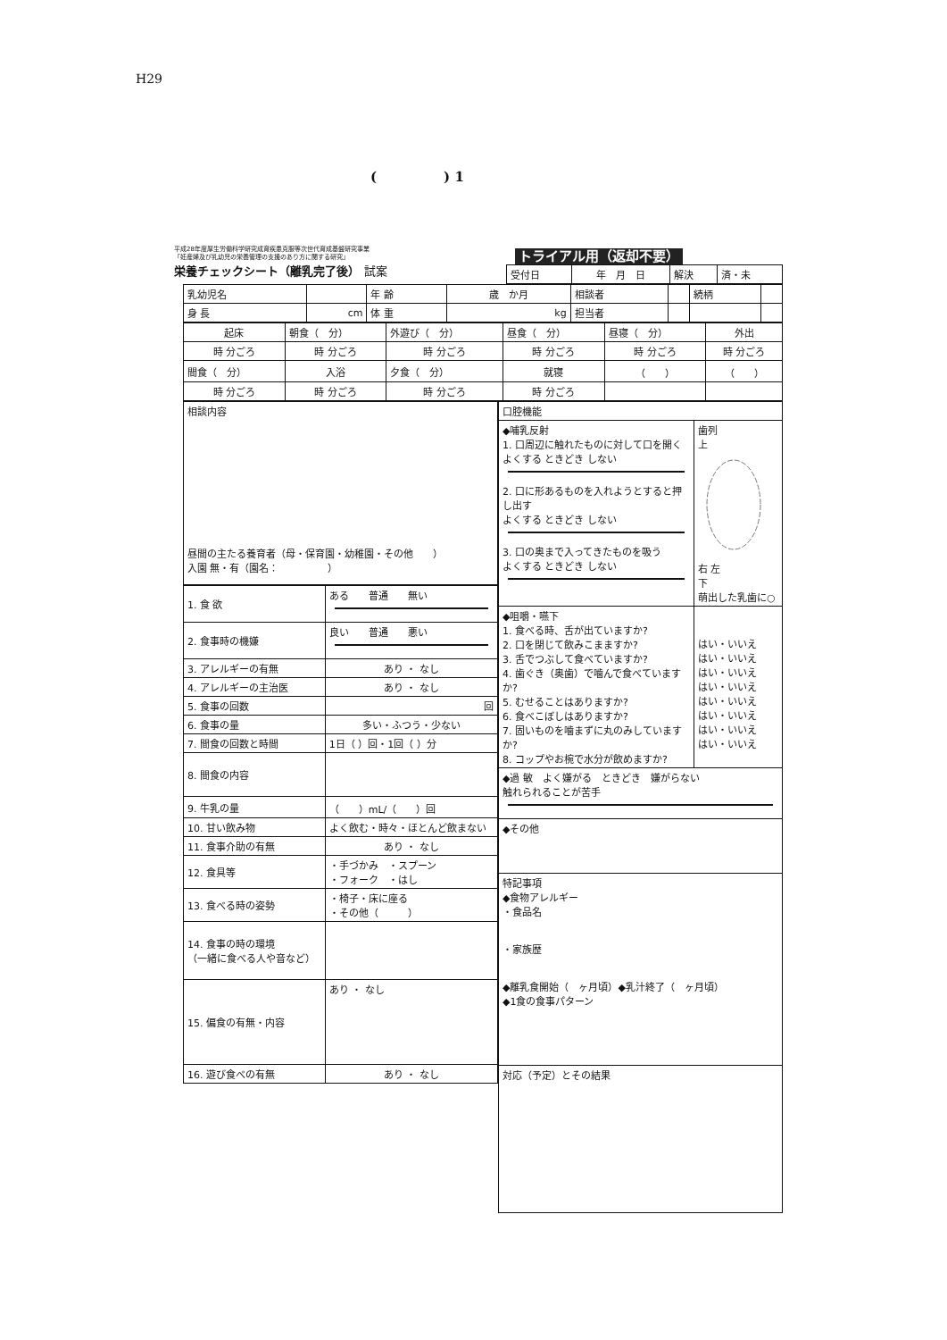H29
(　　　　　) 1
平成28年度厚生労働科学研究成育疾患克服等次世代育成基盤研究事業
「妊産婦及び乳幼児の栄養管理の支援のあり方に関する研究」
栄養チェックシート（離乳完了後） 試案
トライアル用（返却不要）
| 受付日 | 年 月 日 | 解決 | 済・未 |
| 乳幼児名 | | 年 齢 | 歳 か月 | 相談者 | | 続柄 | |
| 身 長 | cm | 体 重 | kg | 担当者 | | | |
| 起床 | 朝食（ 分） | 外遊び（ 分） | 昼食（ 分） | 昼寝（ 分） | 外出 |
| 時 分ごろ | 時 分ごろ | 時 分ごろ | 時 分ごろ | 時 分ごろ | 時 分ごろ |
| 間食（ 分） | 入浴 | 夕食（ 分） | 就寝 | （ ） | （ ） |
| 時 分ごろ | 時 分ごろ | 時 分ごろ | 時 分ごろ | | |
| 相談内容 昼間の主たる養育者（母・保育園・幼稚園・その他 ） 入園 無・有（園名： ） |
| 1. 食 欲 | ある 普通 無い |
| 2. 食事時の機嫌 | 良い 普通 悪い |
| 3. アレルギーの有無 | あり ・ なし |
| 4. アレルギーの主治医 | あり ・ なし |
| 5. 食事の回数 | 回 |
| 6. 食事の量 | 多い・ふつう・少ない |
| 7. 間食の回数と時間 | 1日（ ）回・1回（ ）分 |
| 8. 間食の内容 | |
| 9. 牛乳の量 | （ ）mL/（ ）回 |
| 10. 甘い飲み物 | よく飲む・時々・ほとんど飲まない |
| 11. 食事介助の有無 | あり ・ なし |
| 12. 食具等 | ・手づかみ ・スプーン ・フォーク ・はし |
| 13. 食べる時の姿勢 | ・椅子・床に座る ・その他（ ） |
| 14. 食事の時の環境 （一緒に食べる人や音など） | |
| 15. 偏食の有無・内容 | あり ・ なし |
| 16. 遊び食べの有無 | あり ・ なし |
| 口腔機能 | |
| ◆哺乳反射 1. 口周辺に触れたものに対して口を開く よくする ときどき しない 2. 口に形あるものを入れようとすると押し出す よくする ときどき しない 3. 口の奥まで入ってきたものを吸う よくする ときどき しない | 歯列 上 右 左 下 萌出した乳歯に○ |
| ◆咀嚼・嚥下 1. 食べる時、舌が出ていますか? 2. 口を閉じて飲みこまますか? 3. 舌でつぶして食べていますか? 4. 歯ぐき（奥歯）で噛んで食べていますか? 5. むせることはありますか? 6. 食べこぼしはありますか? 7. 固いものを噛まずに丸のみしていますか? 8. コップやお椀で水分が飲めますか? | はい・いいえ はい・いいえ はい・いいえ はい・いいえ はい・いいえ はい・いいえ はい・いいえ はい・いいえ |
| ◆過 敏 よく嫌がる ときどき 嫌がらない 触れられることが苦手 | |
| ◆その他 | |
| 特記事項 ◆食物アレルギー ・食品名 ・家族歴 ◆離乳食開始（ ヶ月頃）◆乳汁終了（ ヶ月頃） ◆1食の食事パターン | |
| 対応（予定）とその結果 | |